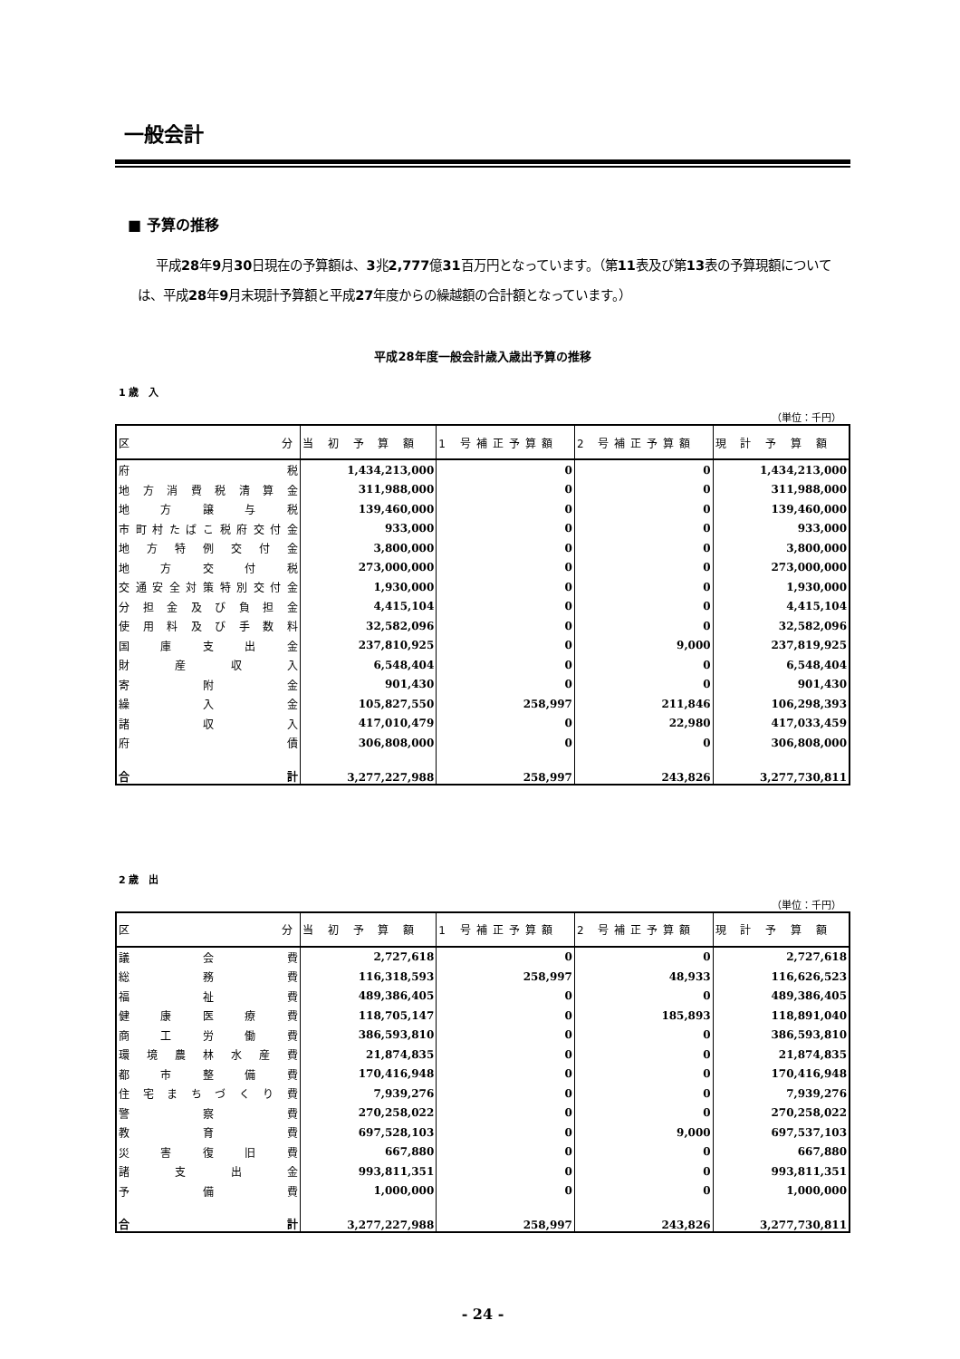一般会計
■ 予算の推移
平成28年9月30日現在の予算額は、3兆2,777億31百万円となっています。（第11表及び第13表の予算現額については、平成28年9月末現計予算額と平成27年度からの繰越額の合計額となっています。）
平成28年度一般会計歳入歳出予算の推移
1 歳　入
（単位：千円）
| 区 分 | 当 初 予 算 額 | 1 号補正予算額 | 2 号補正予算額 | 現 計 予 算 額 |
| --- | --- | --- | --- | --- |
| 府 税 | 1,434,213,000 | 0 | 0 | 1,434,213,000 |
| 地方消費税清算金 | 311,988,000 | 0 | 0 | 311,988,000 |
| 地 方 譲 与 税 | 139,460,000 | 0 | 0 | 139,460,000 |
| 市町村たばこ税府交付金 | 933,000 | 0 | 0 | 933,000 |
| 地方特例交付金 | 3,800,000 | 0 | 0 | 3,800,000 |
| 地 方 交 付 税 | 273,000,000 | 0 | 0 | 273,000,000 |
| 交通安全対策特別交付金 | 1,930,000 | 0 | 0 | 1,930,000 |
| 分担金及び負担金 | 4,415,104 | 0 | 0 | 4,415,104 |
| 使用料及び手数料 | 32,582,096 | 0 | 0 | 32,582,096 |
| 国 庫 支 出 金 | 237,810,925 | 0 | 9,000 | 237,819,925 |
| 財 産 収 入 | 6,548,404 | 0 | 0 | 6,548,404 |
| 寄 附 金 | 901,430 | 0 | 0 | 901,430 |
| 繰 入 金 | 105,827,550 | 258,997 | 211,846 | 106,298,393 |
| 諸 収 入 | 417,010,479 | 0 | 22,980 | 417,033,459 |
| 府 債 | 306,808,000 | 0 | 0 | 306,808,000 |
| 合 計 | 3,277,227,988 | 258,997 | 243,826 | 3,277,730,811 |
2 歳　出
（単位：千円）
| 区 分 | 当 初 予 算 額 | 1 号補正予算額 | 2 号補正予算額 | 現 計 予 算 額 |
| --- | --- | --- | --- | --- |
| 議 会 費 | 2,727,618 | 0 | 0 | 2,727,618 |
| 総 務 費 | 116,318,593 | 258,997 | 48,933 | 116,626,523 |
| 福 祉 費 | 489,386,405 | 0 | 0 | 489,386,405 |
| 健 康 医 療 費 | 118,705,147 | 0 | 185,893 | 118,891,040 |
| 商 工 労 働 費 | 386,593,810 | 0 | 0 | 386,593,810 |
| 環境農林水産費 | 21,874,835 | 0 | 0 | 21,874,835 |
| 都 市 整 備 費 | 170,416,948 | 0 | 0 | 170,416,948 |
| 住宅まちづくり費 | 7,939,276 | 0 | 0 | 7,939,276 |
| 警 察 費 | 270,258,022 | 0 | 0 | 270,258,022 |
| 教 育 費 | 697,528,103 | 0 | 9,000 | 697,537,103 |
| 災 害 復 旧 費 | 667,880 | 0 | 0 | 667,880 |
| 諸 支 出 金 | 993,811,351 | 0 | 0 | 993,811,351 |
| 予 備 費 | 1,000,000 | 0 | 0 | 1,000,000 |
| 合 計 | 3,277,227,988 | 258,997 | 243,826 | 3,277,730,811 |
- 24 -